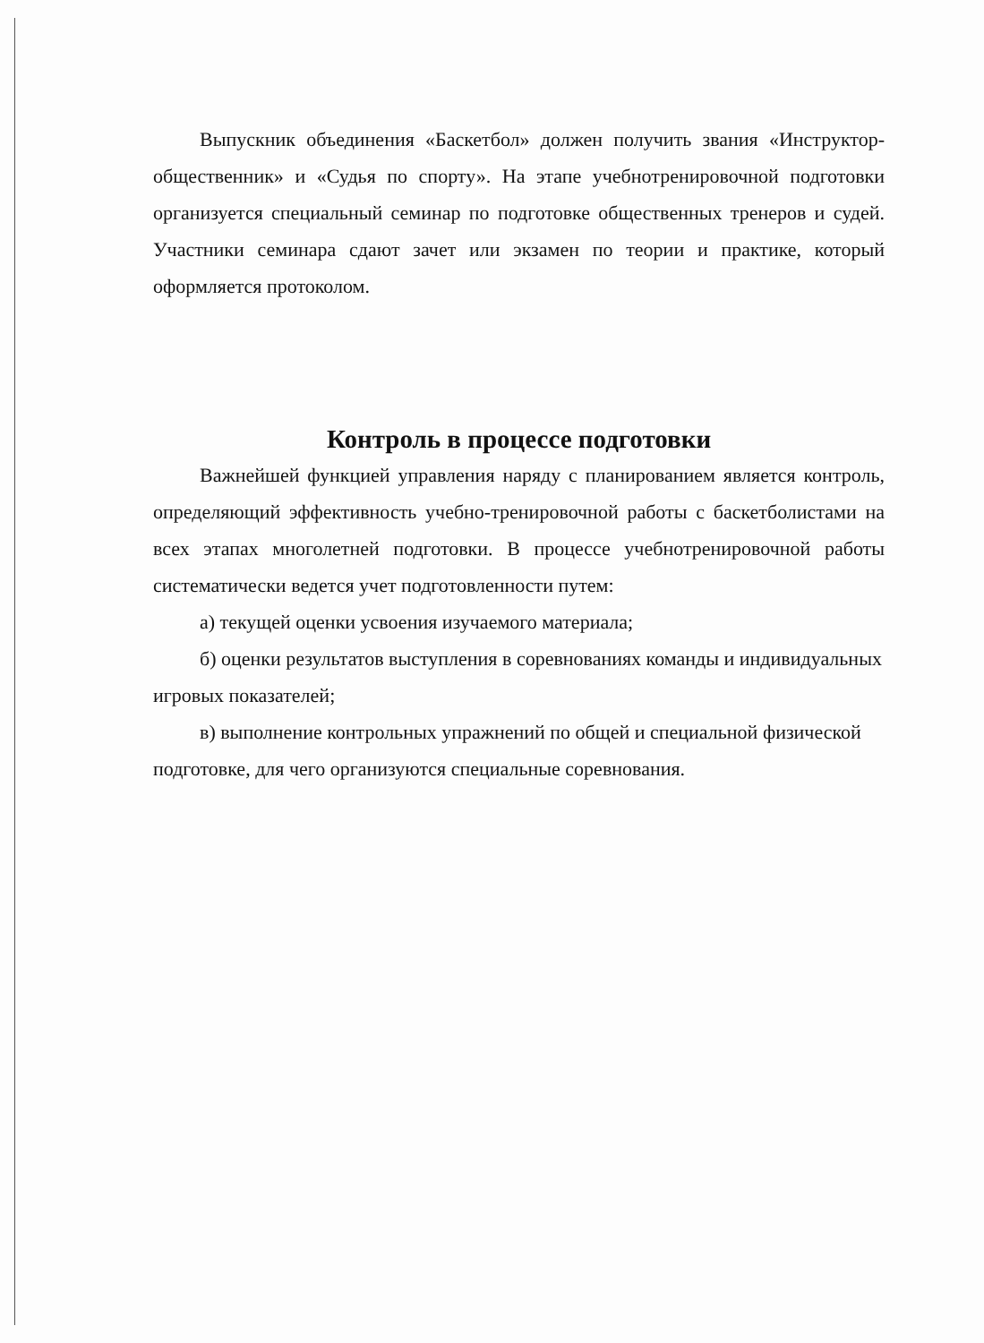Выпускник объединения «Баскетбол» должен получить звания «Инструктор-общественник» и «Судья по спорту». На этапе учебнотренировочной подготовки организуется специальный семинар по подготовке общественных тренеров и судей. Участники семинара сдают зачет или экзамен по теории и практике, который оформляется протоколом.
Контроль в процессе подготовки
Важнейшей функцией управления наряду с планированием является контроль, определяющий эффективность учебно-тренировочной работы с баскетболистами на всех этапах многолетней подготовки. В процессе учебнотренировочной работы систематически ведется учет подготовленности путем:
а) текущей оценки усвоения изучаемого материала;
б) оценки результатов выступления в соревнованиях команды и индивидуальных игровых показателей;
в) выполнение контрольных упражнений по общей и специальной физической подготовке, для чего организуются специальные соревнования.